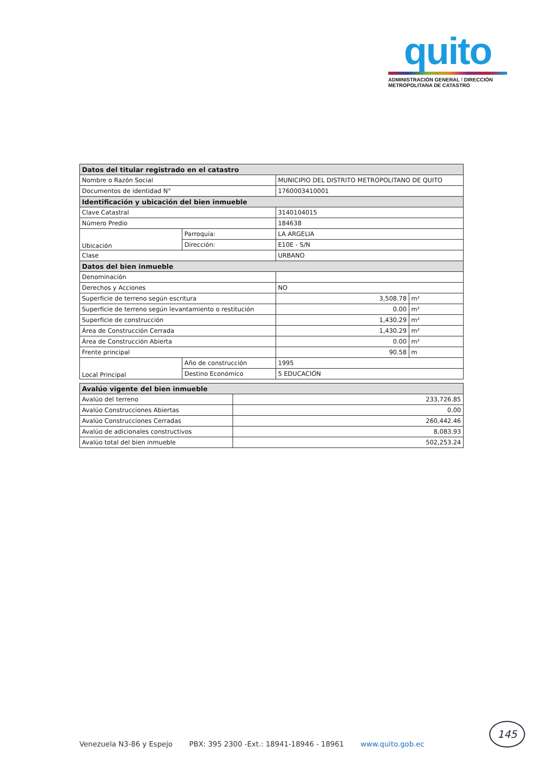quito
ADMINISTRACIÓN GENERAL ⁝ DIRECCIÓN METROPOLITANA DE CATASTRO
| Datos del titular registrado en el catastro | | | | |
| Nombre o Razón Social | | MUNICIPIO DEL DISTRITO METROPOLITANO DE QUITO | | |
| Documentos de identidad N° | | 1760003410001 | | |
| Identificación y ubicación del bien inmueble | | | | |
| Clave Catastral | | 3140104015 | | |
| Número Predio | | 184638 | | |
| Ubicación | Parroquia: | LA ARGELIA | | |
| | Dirección: | E10E - S/N | | |
| Clase | | URBANO | | |
| Datos del bien inmueble | | | | |
| Denominación | | | | |
| Derechos y Acciones | | NO | | |
| Superficie de terreno según escritura | | | 3,508.78 | m² |
| Superficie de terreno según levantamiento o restitución | | | 0.00 | m² |
| Superficie de construcción | | | 1,430.29 | m² |
| Área de Construcción Cerrada | | | 1,430.29 | m² |
| Área de Construcción Abierta | | | 0.00 | m² |
| Frente principal | | | 90.58 | m |
| Local Principal | Año de construcción | | 1995 | |
| | Destino Económico | | 5 EDUCACIÓN | |
| Avalúo vigente del bien inmueble | |
| Avalúo del terreno | 233,726.85 |
| Avalúo Construcciones Abiertas | 0.00 |
| Avalúo Construcciones Cerradas | 260,442.46 |
| Avalúo de adicionales constructivos | 8,083.93 |
| Avalúo total del bien inmueble | 502,253.24 |
Venezuela N3-86 y Espejo PBX: 395 2300 -Ext.: 18941-18946 - 18961 www.quito.gob.ec
145